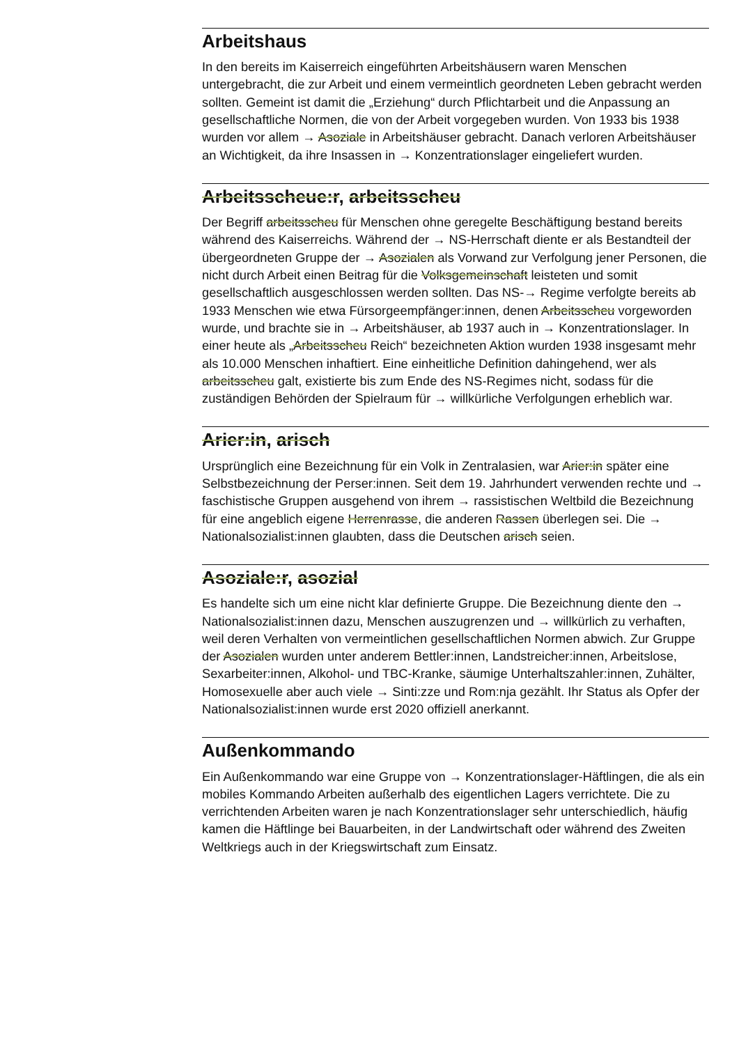Arbeitshaus
In den bereits im Kaiserreich eingeführten Arbeitshäusern waren Menschen untergebracht, die zur Arbeit und einem vermeintlich geordneten Leben gebracht werden sollten. Gemeint ist damit die „Erziehung“ durch Pflichtarbeit und die Anpassung an gesellschaftliche Normen, die von der Arbeit vorgegeben wurden. Von 1933 bis 1938 wurden vor allem → Asoziale in Arbeitshäuser gebracht. Danach verloren Arbeitshäuser an Wichtigkeit, da ihre Insassen in → Konzentrationslager eingeliefert wurden.
Arbeitsscheue:r, arbeitsscheu
Der Begriff arbeitsscheu für Menschen ohne geregelte Beschäftigung bestand bereits während des Kaiserreichs. Während der → NS-Herrschaft diente er als Bestandteil der übergeordneten Gruppe der → Asozialen als Vorwand zur Verfolgung jener Personen, die nicht durch Arbeit einen Beitrag für die Volksgemeinschaft leisteten und somit gesellschaftlich ausgeschlossen werden sollten. Das NS-→ Regime verfolgte bereits ab 1933 Menschen wie etwa Fürsorgeempfänger:innen, denen Arbeitsscheu vorgeworden wurde, und brachte sie in → Arbeitshäuser, ab 1937 auch in → Konzentrationslager. In einer heute als „Arbeitsscheu Reich“ bezeichneten Aktion wurden 1938 insgesamt mehr als 10.000 Menschen inhaftiert. Eine einheitliche Definition dahingehend, wer als arbeitsscheu galt, existierte bis zum Ende des NS-Regimes nicht, sodass für die zuständigen Behörden der Spielraum für → willkürliche Verfolgungen erheblich war.
Arier:in, arisch
Ursprünglich eine Bezeichnung für ein Volk in Zentralasien, war Arier:in später eine Selbstbezeichnung der Perser:innen. Seit dem 19. Jahrhundert verwenden rechte und → faschistische Gruppen ausgehend von ihrem → rassistischen Weltbild die Bezeichnung für eine angeblich eigene Herrenrasse, die anderen Rassen überlegen sei. Die → Nationalsozialist:innen glaubten, dass die Deutschen arisch seien.
Asoziale:r, asozial
Es handelte sich um eine nicht klar definierte Gruppe. Die Bezeichnung diente den → Nationalsozialist:innen dazu, Menschen auszugrenzen und → willkürlich zu verhaften, weil deren Verhalten von vermeintlichen gesellschaftlichen Normen abwich. Zur Gruppe der Asozialen wurden unter anderem Bettler:innen, Landstreicher:innen, Arbeitslose, Sexarbeiter:innen, Alkohol- und TBC-Kranke, säumige Unterhaltszahler:innen, Zuhälter, Homosexuelle aber auch viele → Sinti:zze und Rom:nja gezählt. Ihr Status als Opfer der Nationalsozialist:innen wurde erst 2020 offiziell anerkannt.
Außenkommando
Ein Außenkommando war eine Gruppe von → Konzentrationslager-Häftlingen, die als ein mobiles Kommando Arbeiten außerhalb des eigentlichen Lagers verrichtete. Die zu verrichtenden Arbeiten waren je nach Konzentrationslager sehr unterschiedlich, häufig kamen die Häftlinge bei Bauarbeiten, in der Landwirtschaft oder während des Zweiten Weltkriegs auch in der Kriegswirtschaft zum Einsatz.